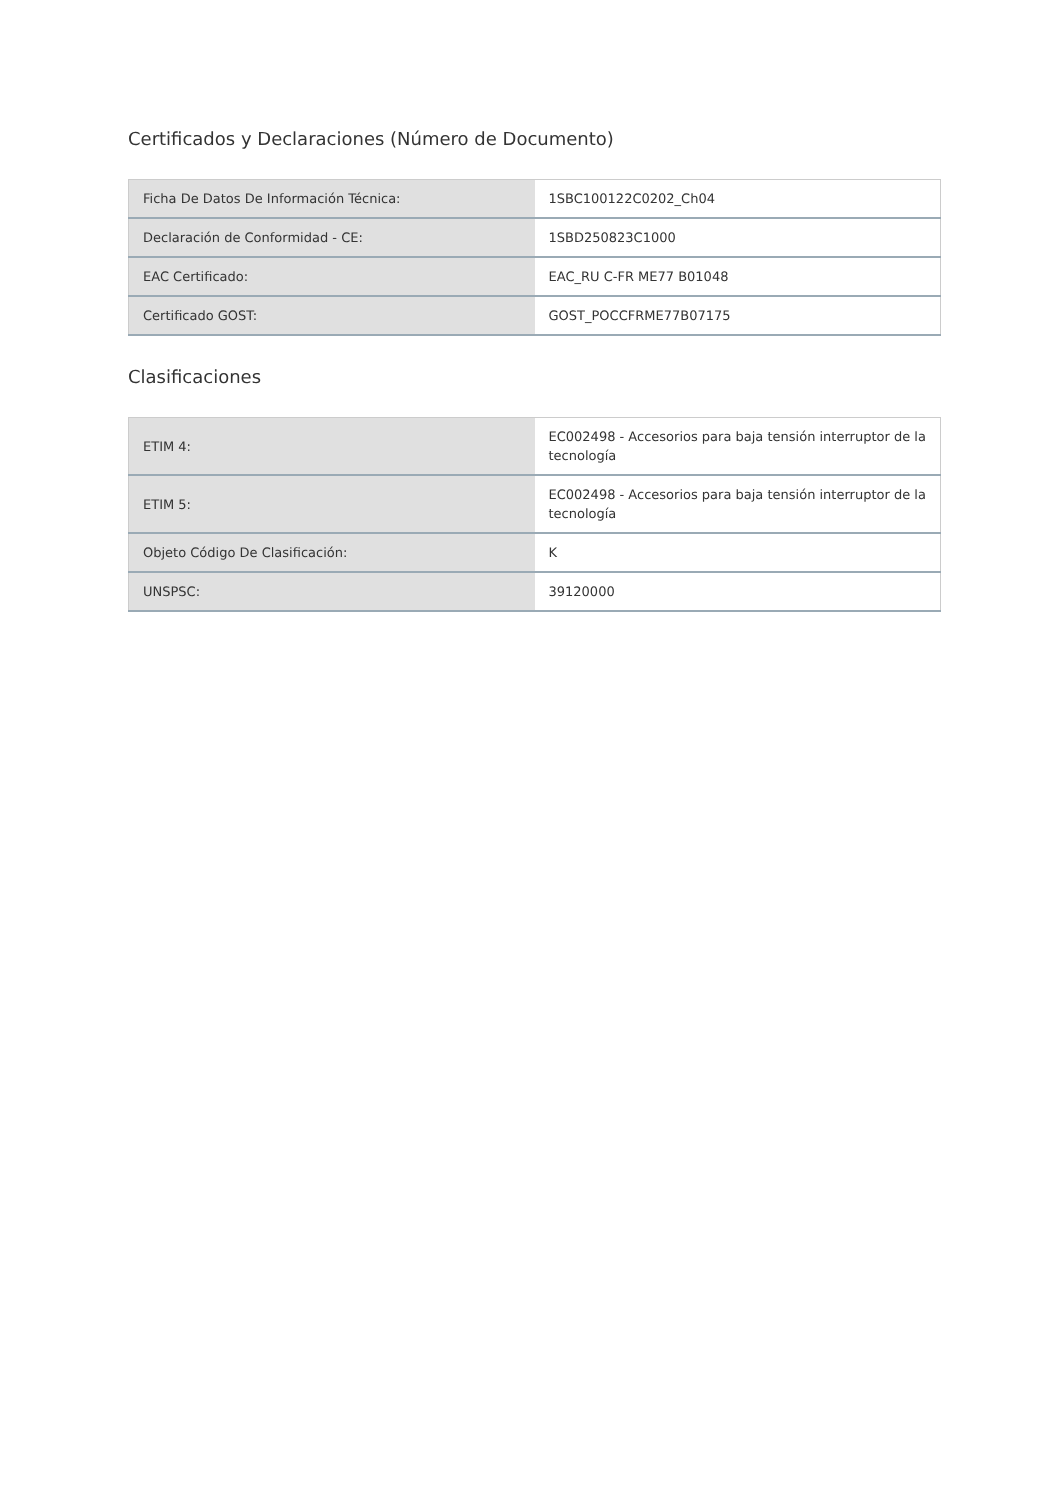Certificados y Declaraciones (Número de Documento)
| Ficha De Datos De Información Técnica: | 1SBC100122C0202_Ch04 |
| Declaración de Conformidad - CE: | 1SBD250823C1000 |
| EAC Certificado: | EAC_RU C-FR ME77 B01048 |
| Certificado GOST: | GOST_POCCFRME77B07175 |
Clasificaciones
| ETIM 4: | EC002498 - Accesorios para baja tensión interruptor de la tecnología |
| ETIM 5: | EC002498 - Accesorios para baja tensión interruptor de la tecnología |
| Objeto Código De Clasificación: | K |
| UNSPSC: | 39120000 |